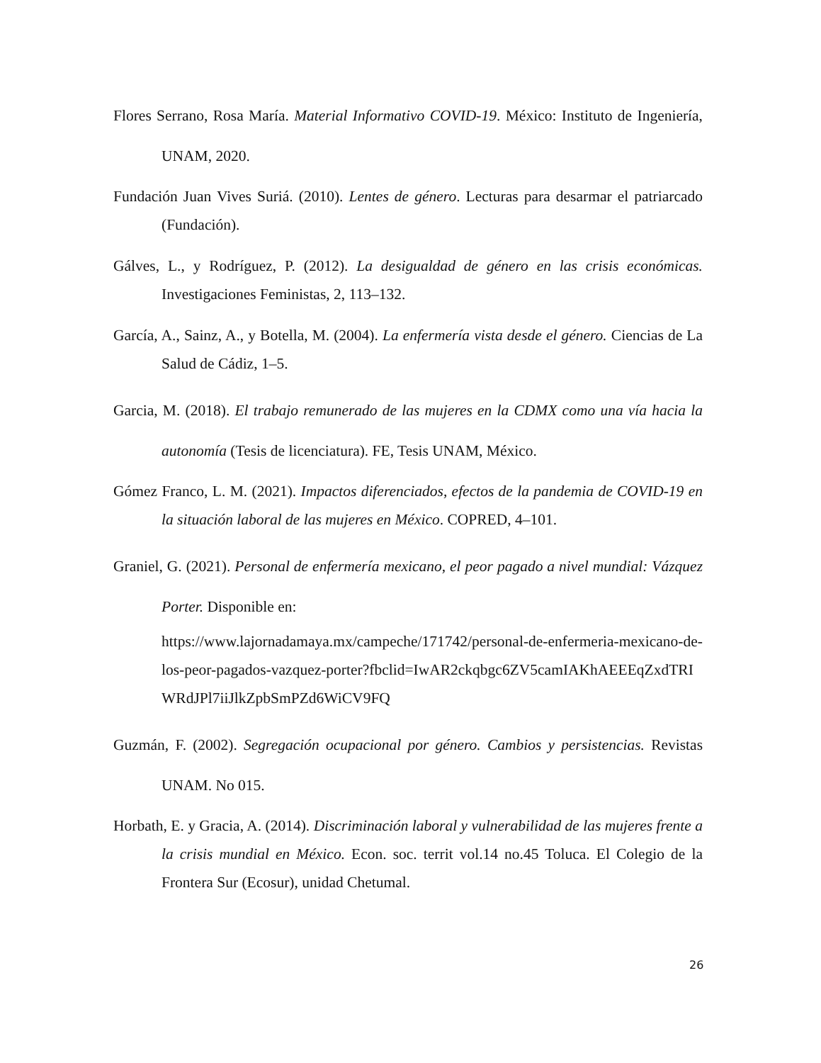Flores Serrano, Rosa María. Material Informativo COVID-19. México: Instituto de Ingeniería, UNAM, 2020.
Fundación Juan Vives Suriá. (2010). Lentes de género. Lecturas para desarmar el patriarcado (Fundación).
Gálves, L., y Rodríguez, P. (2012). La desigualdad de género en las crisis económicas. Investigaciones Feministas, 2, 113–132.
García, A., Sainz, A., y Botella, M. (2004). La enfermería vista desde el género. Ciencias de La Salud de Cádiz, 1–5.
Garcia, M. (2018). El trabajo remunerado de las mujeres en la CDMX como una vía hacia la autonomía (Tesis de licenciatura). FE, Tesis UNAM, México.
Gómez Franco, L. M. (2021). Impactos diferenciados, efectos de la pandemia de COVID-19 en la situación laboral de las mujeres en México. COPRED, 4–101.
Graniel, G. (2021). Personal de enfermería mexicano, el peor pagado a nivel mundial: Vázquez Porter. Disponible en:
https://www.lajornadamaya.mx/campeche/171742/personal-de-enfermeria-mexicano-de-los-peor-pagados-vazquez-porter?fbclid=IwAR2ckqbgc6ZV5camIAKhAEEEqZxdTRIWRdJPl7iiJlkZpbSmPZd6WiCV9FQ
Guzmán, F. (2002). Segregación ocupacional por género. Cambios y persistencias. Revistas UNAM. No 015.
Horbath, E. y Gracia, A. (2014). Discriminación laboral y vulnerabilidad de las mujeres frente a la crisis mundial en México. Econ. soc. territ vol.14 no.45 Toluca. El Colegio de la Frontera Sur (Ecosur), unidad Chetumal.
26